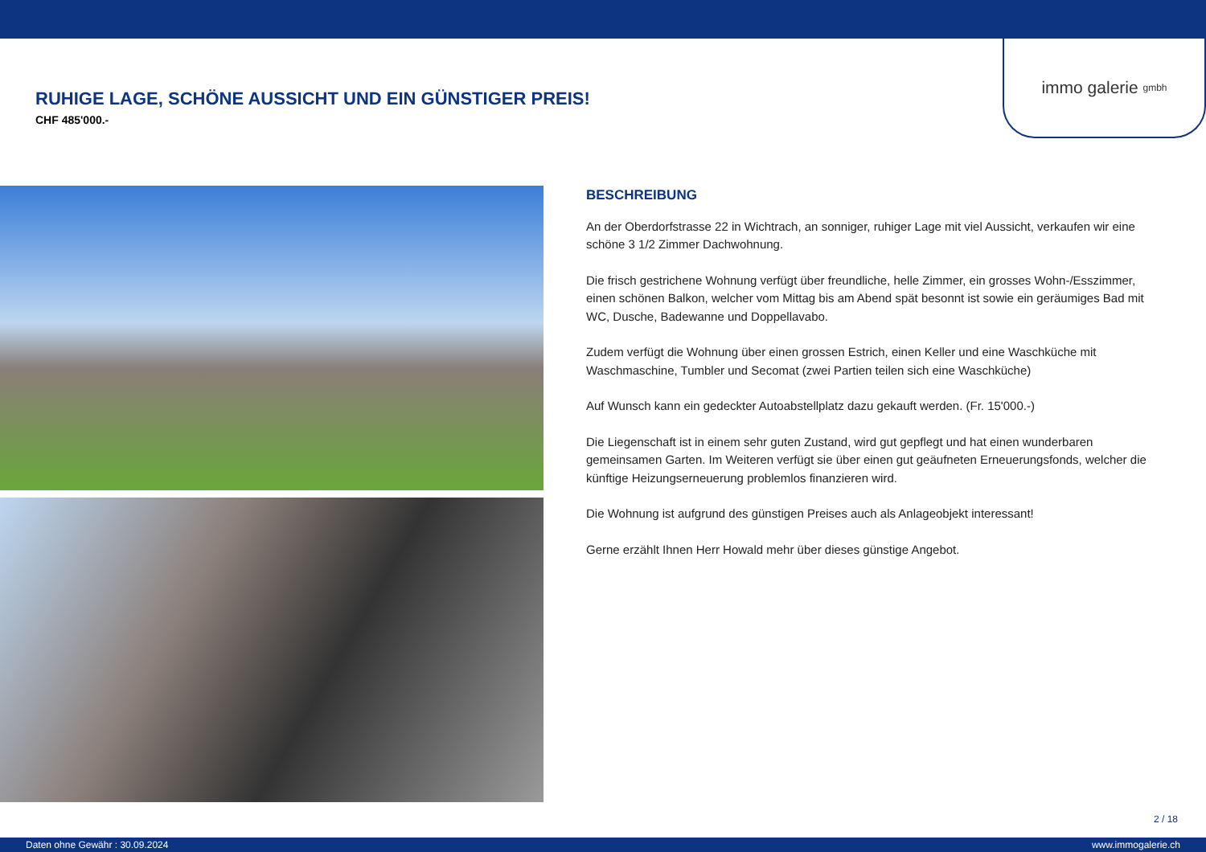immo galerie gmbh
RUHIGE LAGE, SCHÖNE AUSSICHT UND EIN GÜNSTIGER PREIS!
CHF 485'000.-
BESCHREIBUNG
An der Oberdorfstrasse 22 in Wichtrach, an sonniger, ruhiger Lage mit viel Aussicht, verkaufen wir eine schöne 3 1/2 Zimmer Dachwohnung.
Die frisch gestrichene Wohnung verfügt über freundliche, helle Zimmer, ein grosses Wohn-/Esszimmer, einen schönen Balkon, welcher vom Mittag bis am Abend spät besonnt ist sowie ein geräumiges Bad mit WC, Dusche, Badewanne und Doppellavabo.
Zudem verfügt die Wohnung über einen grossen Estrich, einen Keller und eine Waschküche mit Waschmaschine, Tumbler und Secomat (zwei Partien teilen sich eine Waschküche)
Auf Wunsch kann ein gedeckter Autoabstellplatz dazu gekauft werden. (Fr. 15'000.-)
Die Liegenschaft ist in einem sehr guten Zustand, wird gut gepflegt und hat einen wunderbaren gemeinsamen Garten. Im Weiteren verfügt sie über einen gut geäufneten Erneuerungsfonds, welcher die künftige Heizungserneuerung problemlos finanzieren wird.
Die Wohnung ist aufgrund des günstigen Preises auch als Anlageobjekt interessant!
Gerne erzählt Ihnen Herr Howald mehr über dieses günstige Angebot.
2 / 18
Daten ohne Gewähr : 30.09.2024 www.immogalerie.ch